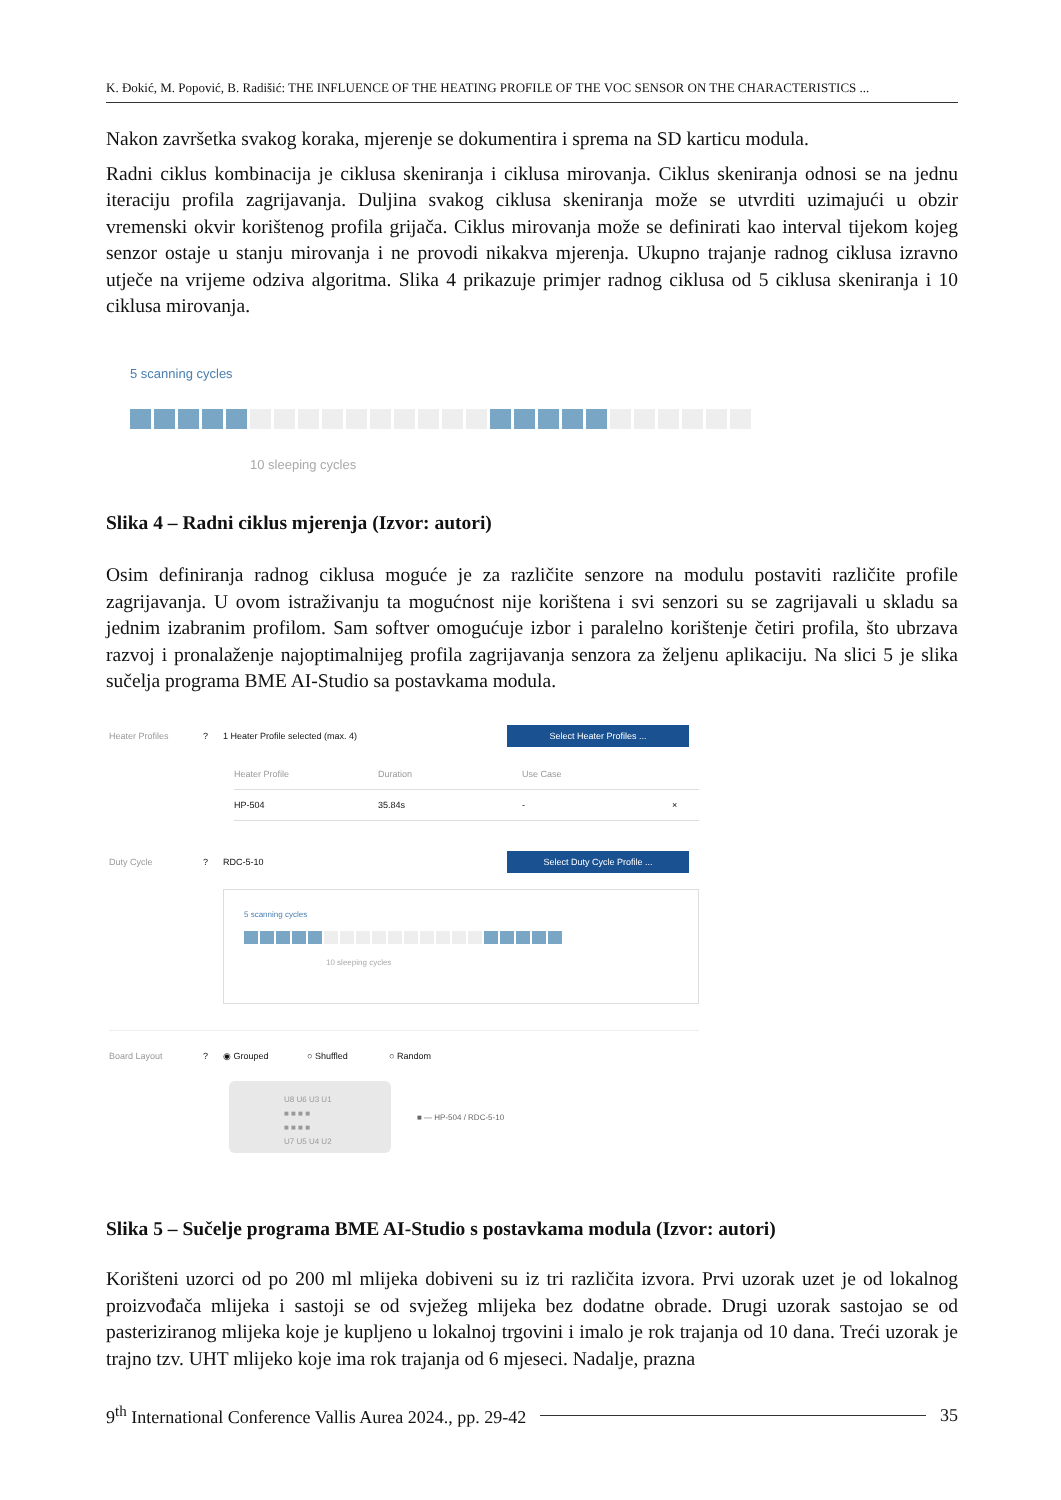K. Đokić, M. Popović, B. Radišić: THE INFLUENCE OF THE HEATING PROFILE OF THE VOC SENSOR ON THE CHARACTERISTICS ...
Nakon završetka svakog koraka, mjerenje se dokumentira i sprema na SD karticu modula.
Radni ciklus kombinacija je ciklusa skeniranja i ciklusa mirovanja. Ciklus skeniranja odnosi se na jednu iteraciju profila zagrijavanja. Duljina svakog ciklusa skeniranja može se utvrditi uzimajući u obzir vremenski okvir korištenog profila grijača. Ciklus mirovanja može se definirati kao interval tijekom kojeg senzor ostaje u stanju mirovanja i ne provodi nikakva mjerenja. Ukupno trajanje radnog ciklusa izravno utječe na vrijeme odziva algoritma. Slika 4 prikazuje primjer radnog ciklusa od 5 ciklusa skeniranja i 10 ciklusa mirovanja.
5 scanning cycles
10 sleeping cycles
Slika 4 – Radni ciklus mjerenja (Izvor: autori)
Osim definiranja radnog ciklusa moguće je za različite senzore na modulu postaviti različite profile zagrijavanja. U ovom istraživanju ta mogućnost nije korištena i svi senzori su se zagrijavali u skladu sa jednim izabranim profilom. Sam softver omogućuje izbor i paralelno korištenje četiri profila, što ubrzava razvoj i pronalaženje najoptimalnijeg profila zagrijavanja senzora za željenu aplikaciju. Na slici 5 je slika sučelja programa BME AI-Studio sa postavkama modula.
Heater Profiles? 1 Heater Profile selected (max. 4) Select Heater Profiles ...
Heater Profile Duration Use Case
HP-504 35.84s - ×
Duty Cycle? RDC-5-10 Select Duty Cycle Profile ...
5 scanning cycles
10 sleeping cycles
Board Layout? ◉ Grouped ○ Shuffled ○ Random
U8 U6 U3 U1
■ ■ ■ ■
■ ■ ■ ■
U7 U5 U4 U2
■ — HP-504 / RDC-5-10
Slika 5 – Sučelje programa BME AI-Studio s postavkama modula (Izvor: autori)
Korišteni uzorci od po 200 ml mlijeka dobiveni su iz tri različita izvora. Prvi uzorak uzet je od lokalnog proizvođača mlijeka i sastoji se od svježeg mlijeka bez dodatne obrade. Drugi uzorak sastojao se od pasteriziranog mlijeka koje je kupljeno u lokalnoj trgovini i imalo je rok trajanja od 10 dana. Treći uzorak je trajno tzv. UHT mlijeko koje ima rok trajanja od 6 mjeseci. Nadalje, prazna
9<sup>th</sup> International Conference Vallis Aurea 2024., pp. 29-42 35